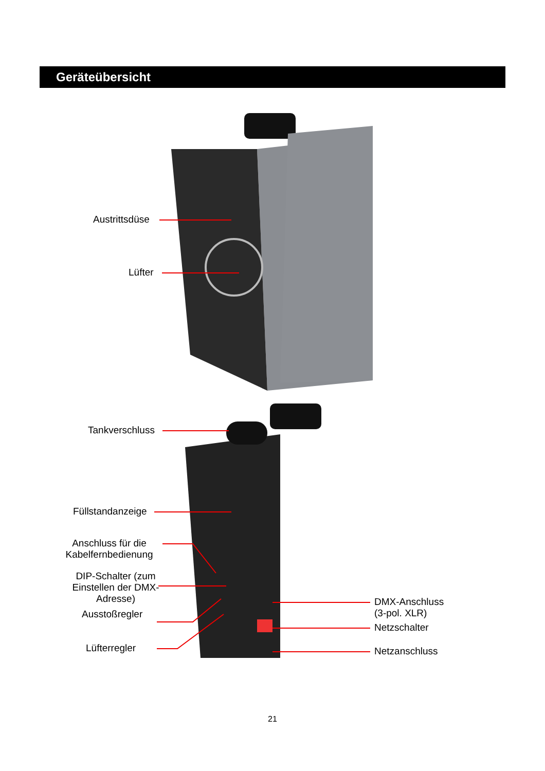Geräteübersicht
Austrittsdüse
Lüfter
Tankverschluss
Füllstandanzeige
Anschluss für die Kabelfernbedienung
DIP-Schalter (zum Einstellen der DMX-Adresse)
Ausstoßregler
Lüfterregler
DMX-Anschluss
(3-pol. XLR)
Netzschalter
Netzanschluss
21